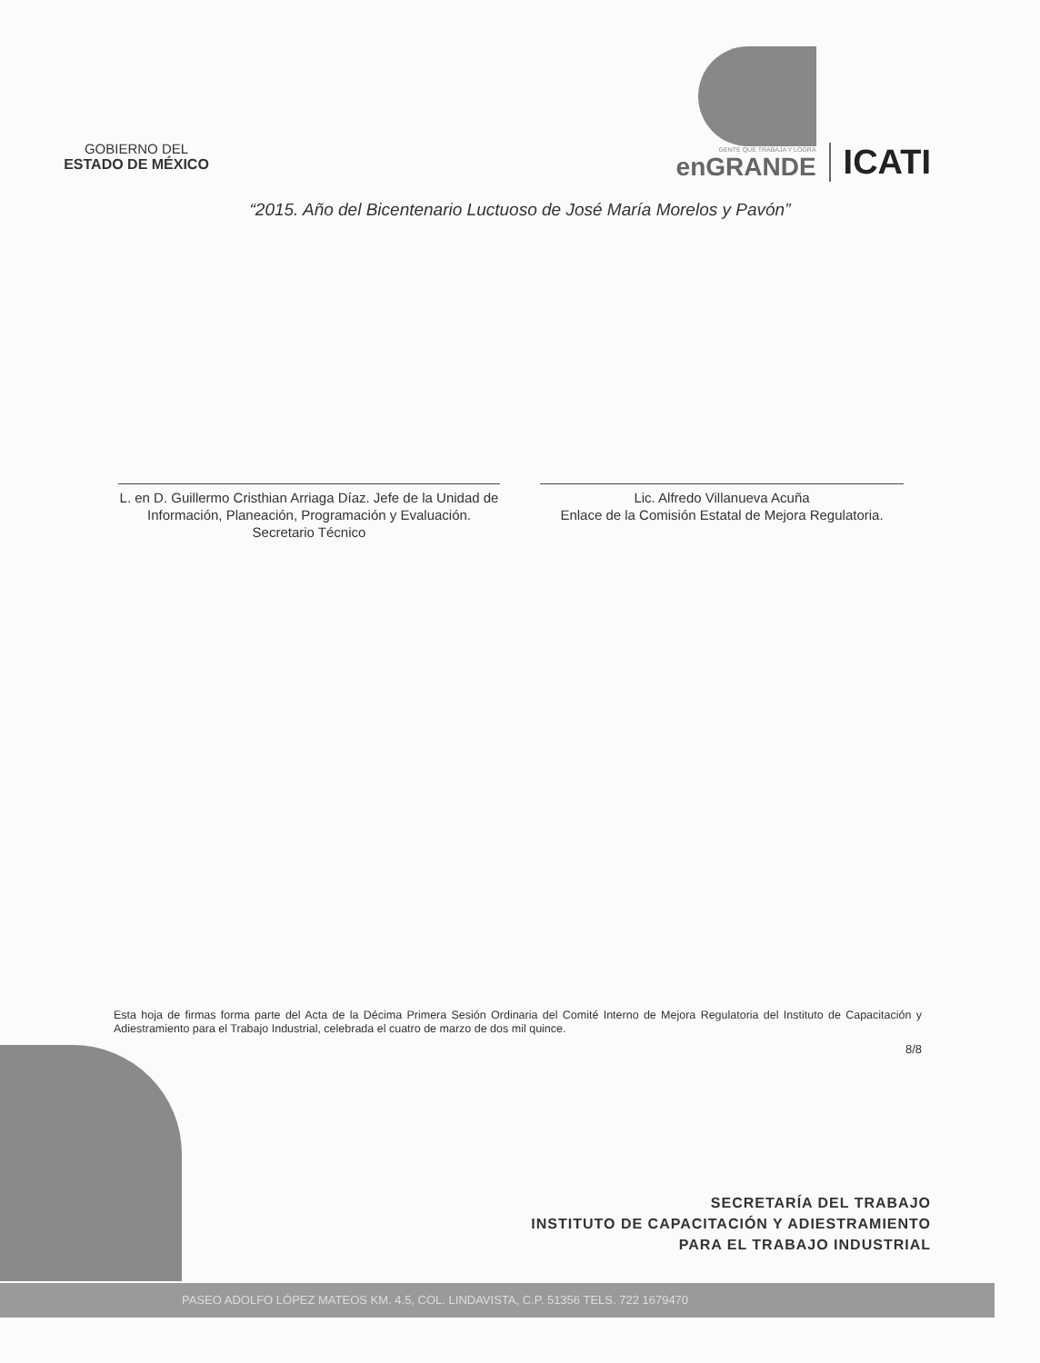GOBIERNO DEL
ESTADO DE MÉXICO
GENTE QUE TRABAJA Y LOGRA
enGRANDE
ICATI
“2015. Año del Bicentenario Luctuoso de José María Morelos y Pavón”
L. en D. Guillermo Cristhian Arriaga Díaz. Jefe de la Unidad de Información, Planeación, Programación y Evaluación.
Secretario Técnico
Lic. Alfredo Villanueva Acuña
Enlace de la Comisión Estatal de Mejora Regulatoria.
Esta hoja de firmas forma parte del Acta de la Décima Primera Sesión Ordinaria del Comité Interno de Mejora Regulatoria del Instituto de Capacitación y Adiestramiento para el Trabajo Industrial, celebrada el cuatro de marzo de dos mil quince.
8/8
SECRETARÍA DEL TRABAJO
INSTITUTO DE CAPACITACIÓN Y ADIESTRAMIENTO
PARA EL TRABAJO INDUSTRIAL
PASEO ADOLFO LÓPEZ MATEOS KM. 4.5, COL. LINDAVISTA, C.P. 51356 TELS. 722 1679470